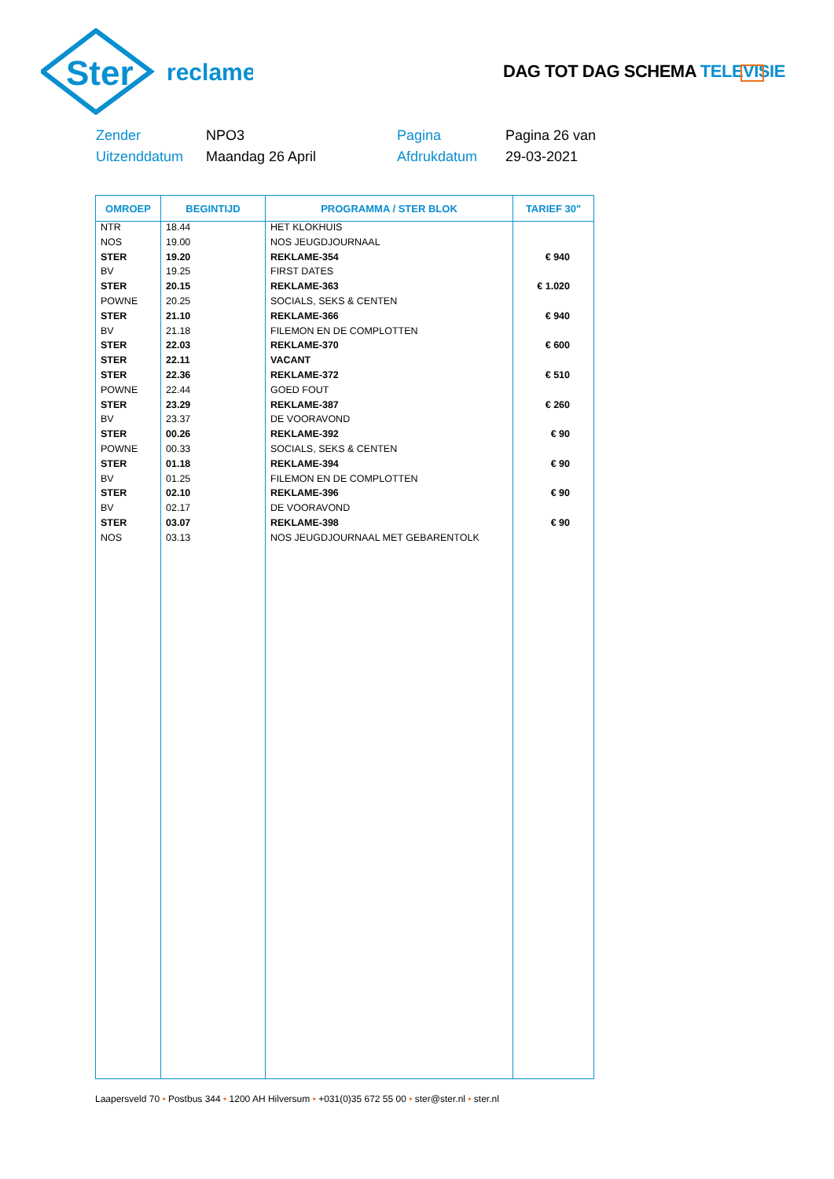Ster
reclame
DAG TOT DAG SCHEMA TELEVISIE
Zender
NPO3
Pagina
Pagina 26 van
Uitzenddatum
Maandag 26 April
Afdrukdatum
29-03-2021
| OMROEP | BEGINTIJD | PROGRAMMA / STER BLOK | TARIEF 30" |
| --- | --- | --- | --- |
| NTR | 18.44 | HET KLOKHUIS | |
| NOS | 19.00 | NOS JEUGDJOURNAAL | |
| STER | 19.20 | REKLAME-354 | € 940 |
| BV | 19.25 | FIRST DATES | |
| STER | 20.15 | REKLAME-363 | € 1.020 |
| POWNE | 20.25 | SOCIALS, SEKS & CENTEN | |
| STER | 21.10 | REKLAME-366 | € 940 |
| BV | 21.18 | FILEMON EN DE COMPLOTTEN | |
| STER | 22.03 | REKLAME-370 | € 600 |
| STER | 22.11 | VACANT | |
| STER | 22.36 | REKLAME-372 | € 510 |
| POWNE | 22.44 | GOED FOUT | |
| STER | 23.29 | REKLAME-387 | € 260 |
| BV | 23.37 | DE VOORAVOND | |
| STER | 00.26 | REKLAME-392 | € 90 |
| POWNE | 00.33 | SOCIALS, SEKS & CENTEN | |
| STER | 01.18 | REKLAME-394 | € 90 |
| BV | 01.25 | FILEMON EN DE COMPLOTTEN | |
| STER | 02.10 | REKLAME-396 | € 90 |
| BV | 02.17 | DE VOORAVOND | |
| STER | 03.07 | REKLAME-398 | € 90 |
| NOS | 03.13 | NOS JEUGDJOURNAAL MET GEBARENTOLK | |
Laapersveld 70 • Postbus 344 • 1200 AH Hilversum • +031(0)35 672 55 00 • ster@ster.nl • ster.nl